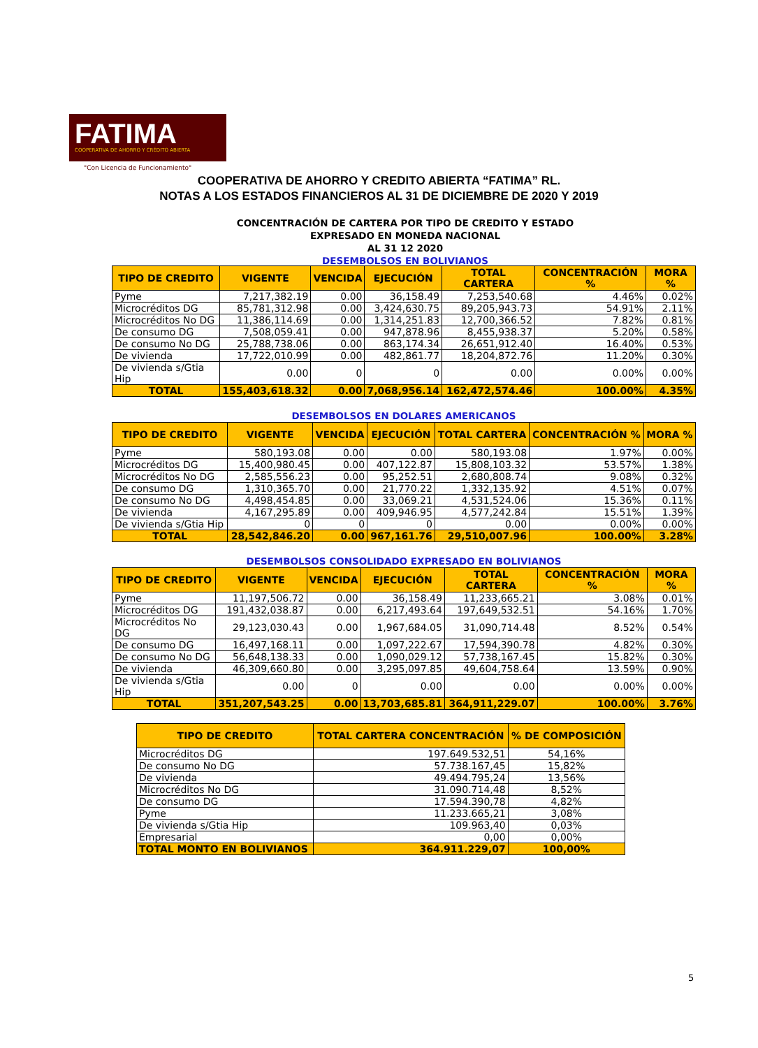FATIMA
COOPERATIVA DE AHORRO Y CRÉDITO ABIERTA
"Con Licencia de Funcionamiento"
COOPERATIVA DE AHORRO Y CREDITO ABIERTA “FATIMA” RL.
NOTAS A LOS ESTADOS FINANCIEROS AL 31 DE DICIEMBRE DE 2020 Y 2019
CONCENTRACIÓN DE CARTERA POR TIPO DE CREDITO Y ESTADO
EXPRESADO EN MONEDA NACIONAL
AL 31 12 2020
DESEMBOLSOS EN BOLIVIANOS
| TIPO DE CREDITO | VIGENTE | VENCIDA | EJECUCIÓN | TOTAL CARTERA | CONCENTRACIÓN % | MORA % |
| --- | --- | --- | --- | --- | --- | --- |
| Pyme | 7,217,382.19 | 0.00 | 36,158.49 | 7,253,540.68 | 4.46% | 0.02% |
| Microcréditos DG | 85,781,312.98 | 0.00 | 3,424,630.75 | 89,205,943.73 | 54.91% | 2.11% |
| Microcréditos No DG | 11,386,114.69 | 0.00 | 1,314,251.83 | 12,700,366.52 | 7.82% | 0.81% |
| De consumo DG | 7,508,059.41 | 0.00 | 947,878.96 | 8,455,938.37 | 5.20% | 0.58% |
| De consumo No DG | 25,788,738.06 | 0.00 | 863,174.34 | 26,651,912.40 | 16.40% | 0.53% |
| De vivienda | 17,722,010.99 | 0.00 | 482,861.77 | 18,204,872.76 | 11.20% | 0.30% |
| De vivienda s/Gtia Hip | 0.00 | 0 | 0 | 0.00 | 0.00% | 0.00% |
| TOTAL | 155,403,618.32 | 0.00 | 7,068,956.14 | 162,472,574.46 | 100.00% | 4.35% |
DESEMBOLSOS EN DOLARES AMERICANOS
| TIPO DE CREDITO | VIGENTE | VENCIDA | EJECUCIÓN | TOTAL CARTERA | CONCENTRACIÓN % | MORA % |
| --- | --- | --- | --- | --- | --- | --- |
| Pyme | 580,193.08 | 0.00 | 0.00 | 580,193.08 | 1.97% | 0.00% |
| Microcréditos DG | 15,400,980.45 | 0.00 | 407,122.87 | 15,808,103.32 | 53.57% | 1.38% |
| Microcréditos No DG | 2,585,556.23 | 0.00 | 95,252.51 | 2,680,808.74 | 9.08% | 0.32% |
| De consumo DG | 1,310,365.70 | 0.00 | 21,770.22 | 1,332,135.92 | 4.51% | 0.07% |
| De consumo No DG | 4,498,454.85 | 0.00 | 33,069.21 | 4,531,524.06 | 15.36% | 0.11% |
| De vivienda | 4,167,295.89 | 0.00 | 409,946.95 | 4,577,242.84 | 15.51% | 1.39% |
| De vivienda s/Gtia Hip | 0 | 0 | 0 | 0.00 | 0.00% | 0.00% |
| TOTAL | 28,542,846.20 | 0.00 | 967,161.76 | 29,510,007.96 | 100.00% | 3.28% |
DESEMBOLSOS CONSOLIDADO EXPRESADO EN BOLIVIANOS
| TIPO DE CREDITO | VIGENTE | VENCIDA | EJECUCIÓN | TOTAL CARTERA | CONCENTRACIÓN % | MORA % |
| --- | --- | --- | --- | --- | --- | --- |
| Pyme | 11,197,506.72 | 0.00 | 36,158.49 | 11,233,665.21 | 3.08% | 0.01% |
| Microcréditos DG | 191,432,038.87 | 0.00 | 6,217,493.64 | 197,649,532.51 | 54.16% | 1.70% |
| Microcréditos No DG | 29,123,030.43 | 0.00 | 1,967,684.05 | 31,090,714.48 | 8.52% | 0.54% |
| De consumo DG | 16,497,168.11 | 0.00 | 1,097,222.67 | 17,594,390.78 | 4.82% | 0.30% |
| De consumo No DG | 56,648,138.33 | 0.00 | 1,090,029.12 | 57,738,167.45 | 15.82% | 0.30% |
| De vivienda | 46,309,660.80 | 0.00 | 3,295,097.85 | 49,604,758.64 | 13.59% | 0.90% |
| De vivienda s/Gtia Hip | 0.00 | 0 | 0.00 | 0.00 | 0.00% | 0.00% |
| TOTAL | 351,207,543.25 | 0.00 | 13,703,685.81 | 364,911,229.07 | 100.00% | 3.76% |
| TIPO DE CREDITO | TOTAL CARTERA CONCENTRACIÓN | % DE COMPOSICIÓN |
| --- | --- | --- |
| Microcréditos DG | 197.649.532,51 | 54,16% |
| De consumo No DG | 57.738.167,45 | 15,82% |
| De vivienda | 49.494.795,24 | 13,56% |
| Microcréditos No DG | 31.090.714,48 | 8,52% |
| De consumo DG | 17.594.390,78 | 4,82% |
| Pyme | 11.233.665,21 | 3,08% |
| De vivienda s/Gtia Hip | 109.963,40 | 0,03% |
| Empresarial | 0,00 | 0,00% |
| TOTAL MONTO EN BOLIVIANOS | 364.911.229,07 | 100,00% |
5